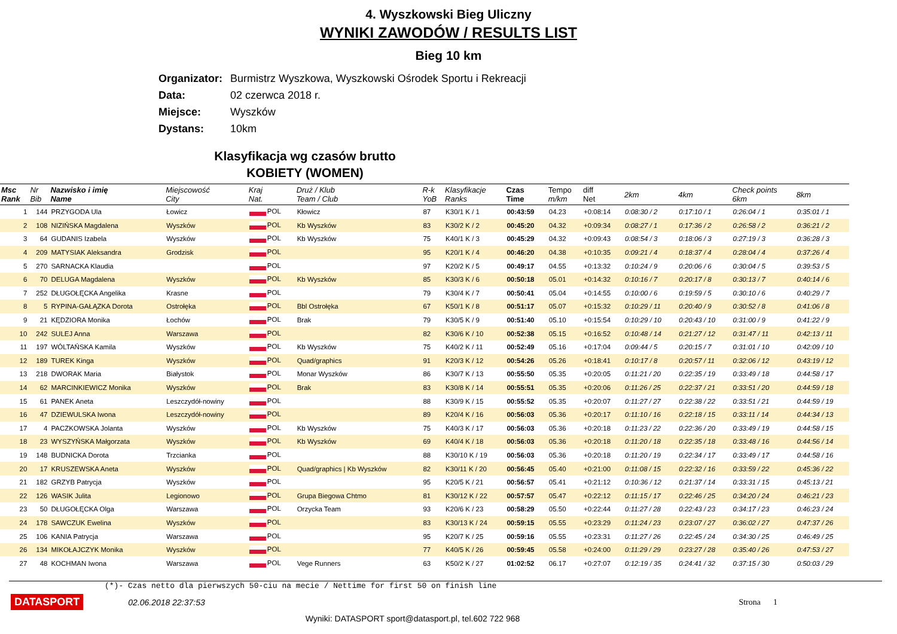4. Wyszkowski Bieg Uliczny
WYNIKI ZAWODÓW / RESULTS LIST
Bieg 10 km
Organizator: Burmistrz Wyszkowa, Wyszkowski Ośrodek Sportu i Rekreacji
Data: 02 czerwca 2018 r.
Miejsce: Wyszków
Dystans: 10km
Klasyfikacja wg czasów brutto
KOBIETY (WOMEN)
| Msc Rank | Nr Bib | Nazwisko i imię Name | Miejscowość City | Kraj Nat. | Druż / Klub Team / Club | R-k YoB | Klasyfikacje Ranks | Czas Time | Tempo m/km | diff Net | 2km | 4km | Check points 6km | 8km |
| --- | --- | --- | --- | --- | --- | --- | --- | --- | --- | --- | --- | --- | --- | --- |
| 1 | 144 | PRZYGODA Ula | Łowicz | POL | Kłowicz | 87 | K30/1 K / 1 | 00:43:59 | 04.23 | +0:08:14 | 0:08:30 / 2 | 0:17:10 / 1 | 0:26:04 / 1 | 0:35:01 / 1 |
| 2 | 108 | NIZIŃSKA Magdalena | Wyszków | POL | Kb Wyszków | 83 | K30/2 K / 2 | 00:45:20 | 04.32 | +0:09:34 | 0:08:27 / 1 | 0:17:36 / 2 | 0:26:58 / 2 | 0:36:21 / 2 |
| 3 | 64 | GUDANIS Izabela | Wyszków | POL | Kb Wyszków | 75 | K40/1 K / 3 | 00:45:29 | 04.32 | +0:09:43 | 0:08:54 / 3 | 0:18:06 / 3 | 0:27:19 / 3 | 0:36:28 / 3 |
| 4 | 209 | MATYSIAK Aleksandra | Grodzisk | POL | | 95 | K20/1 K / 4 | 00:46:20 | 04.38 | +0:10:35 | 0:09:21 / 4 | 0:18:37 / 4 | 0:28:04 / 4 | 0:37:26 / 4 |
| 5 | 270 | SARNACKA Klaudia | | POL | | 97 | K20/2 K / 5 | 00:49:17 | 04.55 | +0:13:32 | 0:10:24 / 9 | 0:20:06 / 6 | 0:30:04 / 5 | 0:39:53 / 5 |
| 6 | 70 | DELUGA Magdalena | Wyszków | POL | Kb Wyszków | 85 | K30/3 K / 6 | 00:50:18 | 05.01 | +0:14:32 | 0:10:16 / 7 | 0:20:17 / 8 | 0:30:13 / 7 | 0:40:14 / 6 |
| 7 | 252 | DŁUGOŁĘCKA Angelika | Krasne | POL | | 79 | K30/4 K / 7 | 00:50:41 | 05.04 | +0:14:55 | 0:10:00 / 6 | 0:19:59 / 5 | 0:30:10 / 6 | 0:40:29 / 7 |
| 8 | 5 | RYPINA-GAŁĄZKA Dorota | Ostrołęka | POL | Bbl Ostrołęka | 67 | K50/1 K / 8 | 00:51:17 | 05.07 | +0:15:32 | 0:10:29 / 11 | 0:20:40 / 9 | 0:30:52 / 8 | 0:41:06 / 8 |
| 9 | 21 | KĘDZIORA Monika | Łochów | POL | Brak | 79 | K30/5 K / 9 | 00:51:40 | 05.10 | +0:15:54 | 0:10:29 / 10 | 0:20:43 / 10 | 0:31:00 / 9 | 0:41:22 / 9 |
| 10 | 242 | SULEJ Anna | Warszawa | POL | | 82 | K30/6 K / 10 | 00:52:38 | 05.15 | +0:16:52 | 0:10:48 / 14 | 0:21:27 / 12 | 0:31:47 / 11 | 0:42:13 / 11 |
| 11 | 197 | WÓLTAŃSKA Kamila | Wyszków | POL | Kb Wyszków | 75 | K40/2 K / 11 | 00:52:49 | 05.16 | +0:17:04 | 0:09:44 / 5 | 0:20:15 / 7 | 0:31:01 / 10 | 0:42:09 / 10 |
| 12 | 189 | TUREK Kinga | Wyszków | POL | Quad/graphics | 91 | K20/3 K / 12 | 00:54:26 | 05.26 | +0:18:41 | 0:10:17 / 8 | 0:20:57 / 11 | 0:32:06 / 12 | 0:43:19 / 12 |
| 13 | 218 | DWORAK Maria | Białystok | POL | Monar Wyszków | 86 | K30/7 K / 13 | 00:55:50 | 05.35 | +0:20:05 | 0:11:21 / 20 | 0:22:35 / 19 | 0:33:49 / 18 | 0:44:58 / 17 |
| 14 | 62 | MARCINKIEWICZ Monika | Wyszków | POL | Brak | 83 | K30/8 K / 14 | 00:55:51 | 05.35 | +0:20:06 | 0:11:26 / 25 | 0:22:37 / 21 | 0:33:51 / 20 | 0:44:59 / 18 |
| 15 | 61 | PANEK Aneta | Leszczydół-nowiny | POL | | 88 | K30/9 K / 15 | 00:55:52 | 05.35 | +0:20:07 | 0:11:27 / 27 | 0:22:38 / 22 | 0:33:51 / 21 | 0:44:59 / 19 |
| 16 | 47 | DZIEWULSKA Iwona | Leszczydół-nowiny | POL | | 89 | K20/4 K / 16 | 00:56:03 | 05.36 | +0:20:17 | 0:11:10 / 16 | 0:22:18 / 15 | 0:33:11 / 14 | 0:44:34 / 13 |
| 17 | 4 | PACZKOWSKA Jolanta | Wyszków | POL | Kb Wyszków | 75 | K40/3 K / 17 | 00:56:03 | 05.36 | +0:20:18 | 0:11:23 / 22 | 0:22:36 / 20 | 0:33:49 / 19 | 0:44:58 / 15 |
| 18 | 23 | WYSZYŃSKA Małgorzata | Wyszków | POL | Kb Wyszków | 69 | K40/4 K / 18 | 00:56:03 | 05.36 | +0:20:18 | 0:11:20 / 18 | 0:22:35 / 18 | 0:33:48 / 16 | 0:44:56 / 14 |
| 19 | 148 | BUDNICKA Dorota | Trzcianka | POL | | 88 | K30/10 K / 19 | 00:56:03 | 05.36 | +0:20:18 | 0:11:20 / 19 | 0:22:34 / 17 | 0:33:49 / 17 | 0:44:58 / 16 |
| 20 | 17 | KRUSZEWSKA Aneta | Wyszków | POL | Quad/graphics / Kb Wyszków | 82 | K30/11 K / 20 | 00:56:45 | 05.40 | +0:21:00 | 0:11:08 / 15 | 0:22:32 / 16 | 0:33:59 / 22 | 0:45:36 / 22 |
| 21 | 182 | GRZYB Patrycja | Wyszków | POL | | 95 | K20/5 K / 21 | 00:56:57 | 05.41 | +0:21:12 | 0:10:36 / 12 | 0:21:37 / 14 | 0:33:31 / 15 | 0:45:13 / 21 |
| 22 | 126 | WASIK Julita | Legionowo | POL | Grupa Biegowa Chtmo | 81 | K30/12 K / 22 | 00:57:57 | 05.47 | +0:22:12 | 0:11:15 / 17 | 0:22:46 / 25 | 0:34:20 / 24 | 0:46:21 / 23 |
| 23 | 50 | DŁUGOŁĘCKA Olga | Warszawa | POL | Orzycka Team | 93 | K20/6 K / 23 | 00:58:29 | 05.50 | +0:22:44 | 0:11:27 / 28 | 0:22:43 / 23 | 0:34:17 / 23 | 0:46:23 / 24 |
| 24 | 178 | SAWCZUK Ewelina | Wyszków | POL | | 83 | K30/13 K / 24 | 00:59:15 | 05.55 | +0:23:29 | 0:11:24 / 23 | 0:23:07 / 27 | 0:36:02 / 27 | 0:47:37 / 26 |
| 25 | 106 | KANIA Patrycja | Warszawa | POL | | 95 | K20/7 K / 25 | 00:59:16 | 05.55 | +0:23:31 | 0:11:27 / 26 | 0:22:45 / 24 | 0:34:30 / 25 | 0:46:49 / 25 |
| 26 | 134 | MIKOŁAJCZYK Monika | Wyszków | POL | | 77 | K40/5 K / 26 | 00:59:45 | 05.58 | +0:24:00 | 0:11:29 / 29 | 0:23:27 / 28 | 0:35:40 / 26 | 0:47:53 / 27 |
| 27 | 48 | KOCHMAN Iwona | Warszawa | POL | Vege Runners | 63 | K50/2 K / 27 | 01:02:52 | 06.17 | +0:27:07 | 0:12:19 / 35 | 0:24:41 / 32 | 0:37:15 / 30 | 0:50:03 / 29 |
(*)- Czas netto dla pierwszych 50-ciu na mecie / Nettime for first 50 on finish line
DATASPORT 02.06.2018 22:37:53 Strona 1
Wyniki: DATASPORT sport@datasport.pl, tel.602 722 968